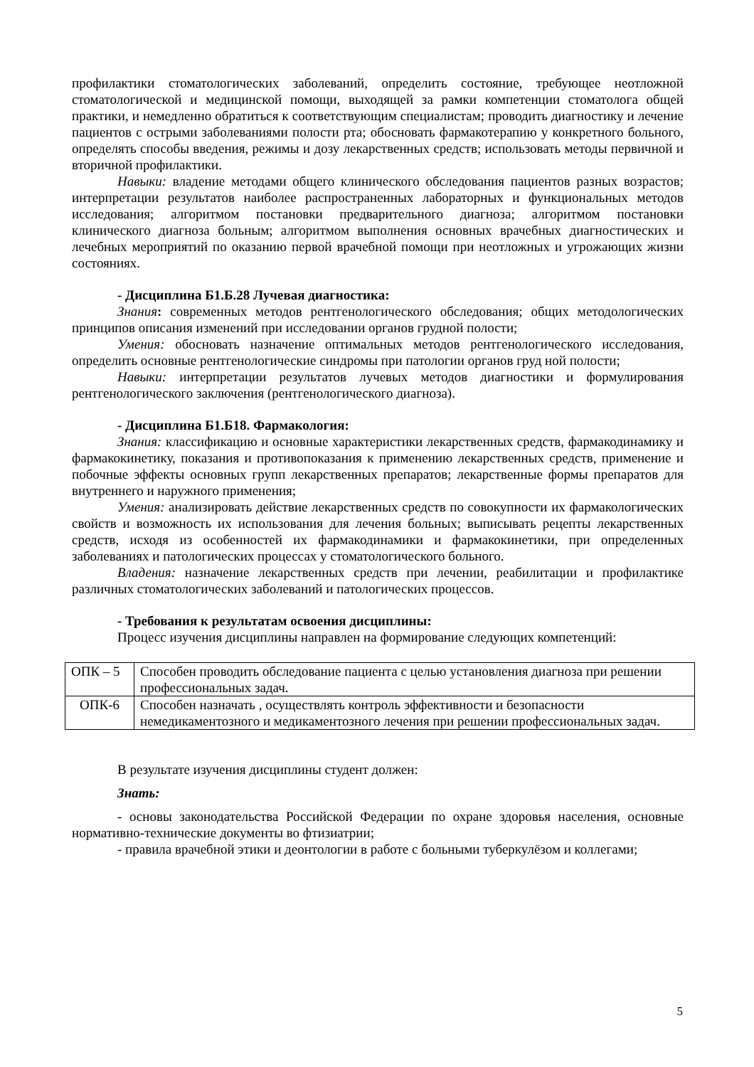профилактики стоматологических заболеваний, определить состояние, требующее неотложной стоматологической и медицинской помощи, выходящей за рамки компетенции стоматолога общей практики, и немедленно обратиться к соответствующим специалистам; проводить диагностику и лечение пациентов с острыми заболеваниями полости рта; обосновать фармакотерапию у конкретного больного, определять способы введения, режимы и дозу лекарственных средств; использовать методы первичной и вторичной профилактики.
Навыки: владение методами общего клинического обследования пациентов разных возрастов; интерпретации результатов наиболее распространенных лабораторных и функциональных методов исследования; алгоритмом постановки предварительного диагноза; алгоритмом постановки клинического диагноза больным; алгоритмом выполнения основных врачебных диагностических и лечебных мероприятий по оказанию первой врачебной помощи при неотложных и угрожающих жизни состояниях.
- Дисциплина Б1.Б.28 Лучевая диагностика:
Знания: современных методов рентгенологического обследования; общих методологических принципов описания изменений при исследовании органов грудной полости;
Умения: обосновать назначение оптимальных методов рентгенологического исследования, определить основные рентгенологические синдромы при патологии органов груд ной полости;
Навыки: интерпретации результатов лучевых методов диагностики и формулирования рентгенологического заключения (рентгенологического диагноза).
- Дисциплина Б1.Б18. Фармакология:
Знания: классификацию и основные характеристики лекарственных средств, фармакодинамику и фармакокинетику, показания и противопоказания к применению лекарственных средств, применение и побочные эффекты основных групп лекарственных препаратов; лекарственные формы препаратов для внутреннего и наружного применения;
Умения: анализировать действие лекарственных средств по совокупности их фармакологических свойств и возможность их использования для лечения больных; выписывать рецепты лекарственных средств, исходя из особенностей их фармакодинамики и фармакокинетики, при определенных заболеваниях и патологических процессах у стоматологического больного.
Владения: назначение лекарственных средств при лечении, реабилитации и профилактике различных стоматологических заболеваний и патологических процессов.
- Требования к результатам освоения дисциплины:
Процесс изучения дисциплины направлен на формирование следующих компетенций:
| ОПК – 5 | Способен проводить обследование пациента с целью установления диагноза при решении профессиональных задач. |
| ОПК-6 | Способен назначать , осуществлять контроль эффективности и безопасности немедикаментозного и медикаментозного лечения при решении профессиональных задач. |
В результате изучения дисциплины студент должен:
Знать:
- основы законодательства Российской Федерации по охране здоровья населения, основные нормативно-технические документы во фтизиатрии;
- правила врачебной этики и деонтологии в работе с больными туберкулёзом и коллегами;
5